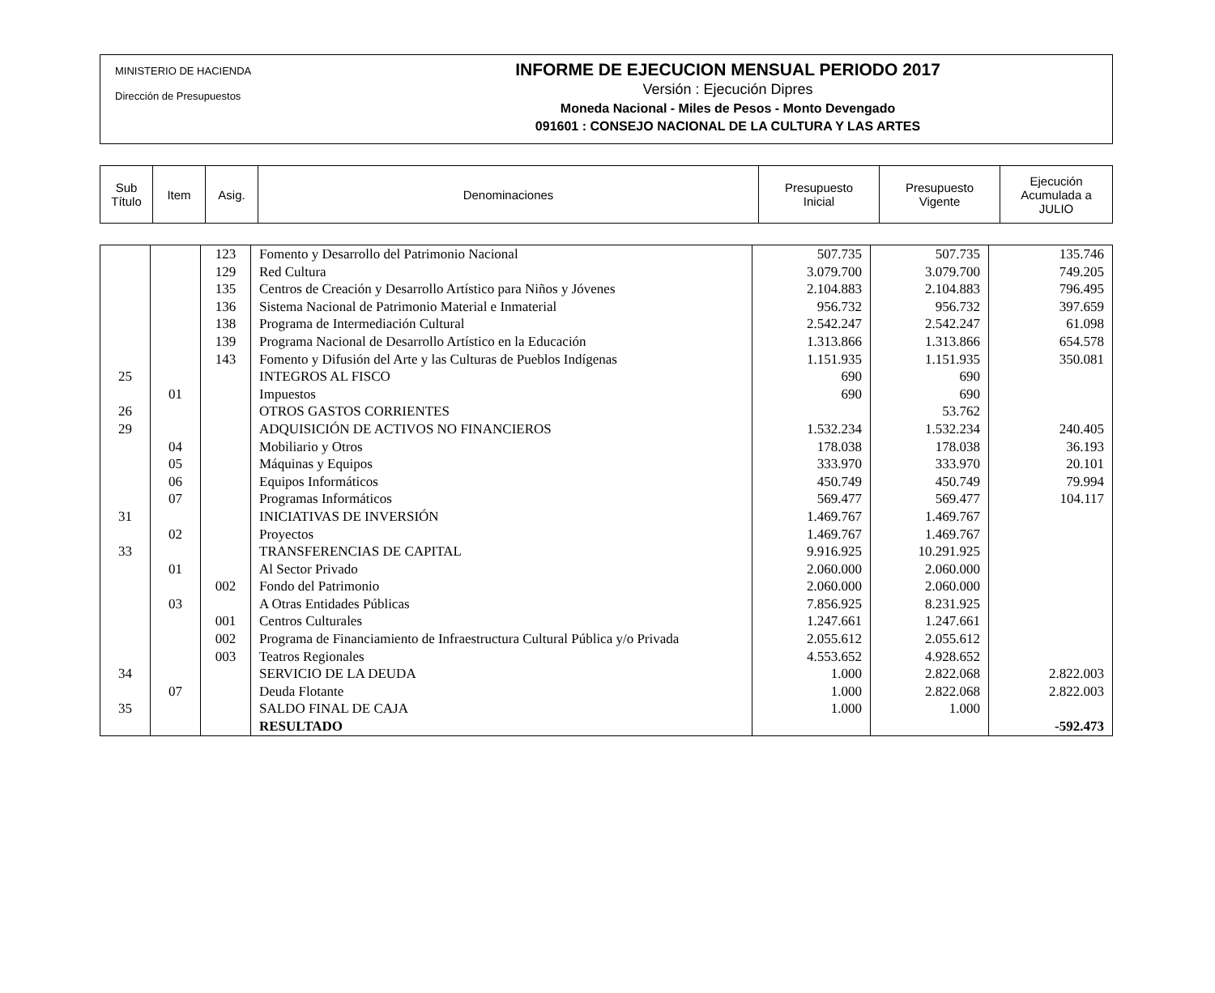MINISTERIO DE HACIENDA
Dirección de Presupuestos
INFORME DE EJECUCION MENSUAL PERIODO 2017
Versión : Ejecución Dipres
Moneda Nacional - Miles de Pesos - Monto Devengado
091601 : CONSEJO NACIONAL DE LA CULTURA Y LAS ARTES
| Sub Título | Item | Asig. | Denominaciones | Presupuesto Inicial | Presupuesto Vigente | Ejecución Acumulada a JULIO |
| | | 123 | Fomento y Desarrollo del Patrimonio Nacional | 507.735 | 507.735 | 135.746 |
| | | 129 | Red Cultura | 3.079.700 | 3.079.700 | 749.205 |
| | | 135 | Centros de Creación y Desarrollo Artístico para Niños y Jóvenes | 2.104.883 | 2.104.883 | 796.495 |
| | | 136 | Sistema Nacional de Patrimonio Material e Inmaterial | 956.732 | 956.732 | 397.659 |
| | | 138 | Programa de Intermediación Cultural | 2.542.247 | 2.542.247 | 61.098 |
| | | 139 | Programa Nacional de Desarrollo Artístico en la Educación | 1.313.866 | 1.313.866 | 654.578 |
| | | 143 | Fomento y Difusión del Arte y las Culturas de Pueblos Indígenas | 1.151.935 | 1.151.935 | 350.081 |
| 25 | | | INTEGROS AL FISCO | 690 | 690 | |
| | 01 | | Impuestos | 690 | 690 | |
| 26 | | | OTROS GASTOS CORRIENTES | | 53.762 | |
| 29 | | | ADQUISICIÓN DE ACTIVOS NO FINANCIEROS | 1.532.234 | 1.532.234 | 240.405 |
| | 04 | | Mobiliario y Otros | 178.038 | 178.038 | 36.193 |
| | 05 | | Máquinas y Equipos | 333.970 | 333.970 | 20.101 |
| | 06 | | Equipos Informáticos | 450.749 | 450.749 | 79.994 |
| | 07 | | Programas Informáticos | 569.477 | 569.477 | 104.117 |
| 31 | | | INICIATIVAS DE INVERSIÓN | 1.469.767 | 1.469.767 | |
| | 02 | | Proyectos | 1.469.767 | 1.469.767 | |
| 33 | | | TRANSFERENCIAS DE CAPITAL | 9.916.925 | 10.291.925 | |
| | 01 | | Al Sector Privado | 2.060.000 | 2.060.000 | |
| | | 002 | Fondo del Patrimonio | 2.060.000 | 2.060.000 | |
| | 03 | | A Otras Entidades Públicas | 7.856.925 | 8.231.925 | |
| | | 001 | Centros Culturales | 1.247.661 | 1.247.661 | |
| | | 002 | Programa de Financiamiento de Infraestructura Cultural Pública y/o Privada | 2.055.612 | 2.055.612 | |
| | | 003 | Teatros Regionales | 4.553.652 | 4.928.652 | |
| 34 | | | SERVICIO DE LA DEUDA | 1.000 | 2.822.068 | 2.822.003 |
| | 07 | | Deuda Flotante | 1.000 | 2.822.068 | 2.822.003 |
| 35 | | | SALDO FINAL DE CAJA | 1.000 | 1.000 | |
| | | | RESULTADO | | | -592.473 |